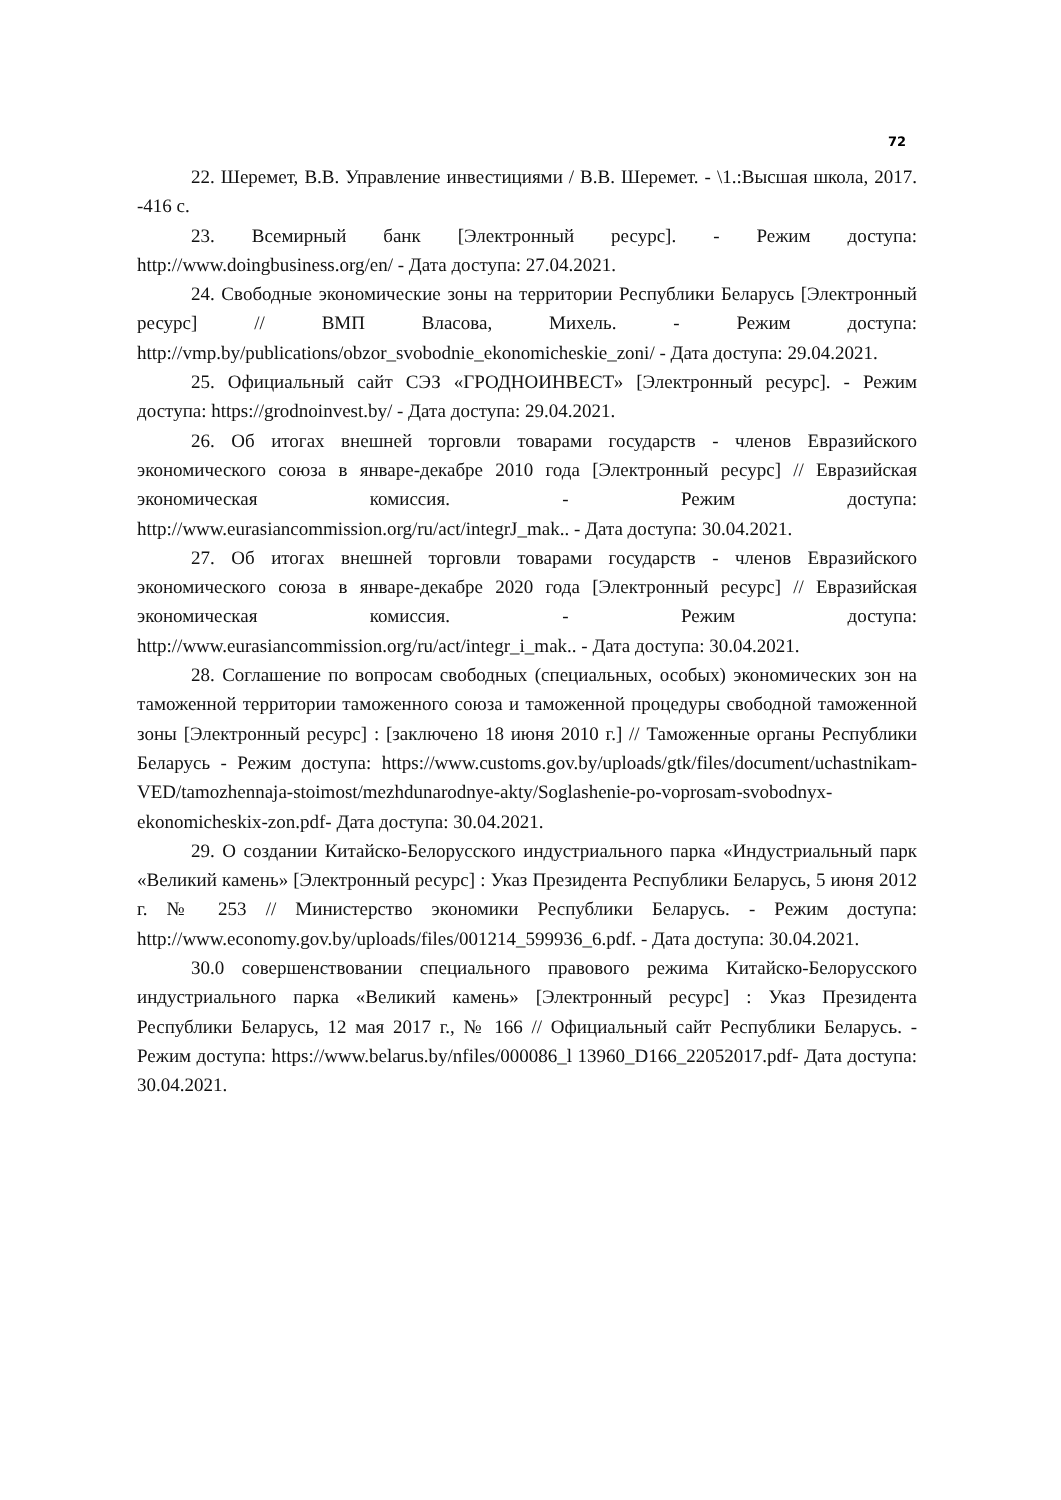72
22. Шеремет, В.В. Управление инвестициями / В.В. Шеремет. - \1.:Высшая школа, 2017. -416 с.
23. Всемирный банк [Электронный ресурс]. - Режим доступа: http://www.doingbusiness.org/en/ - Дата доступа: 27.04.2021.
24. Свободные экономические зоны на территории Республики Беларусь [Электронный ресурс] // ВМП Власова, Михель. - Режим доступа: http://vmp.by/publications/obzor_svobodnie_ekonomicheskie_zoni/ - Дата доступа: 29.04.2021.
25. Официальный сайт СЭЗ «ГРОДНОИНВЕСТ» [Электронный ресурс]. - Режим доступа: https://grodnoinvest.by/ - Дата доступа: 29.04.2021.
26. Об итогах внешней торговли товарами государств - членов Евразийского экономического союза в январе-декабре 2010 года [Электронный ресурс] // Евразийская экономическая комиссия. - Режим доступа: http://www.eurasiancommission.org/ru/act/integrJ_mak.. - Дата доступа: 30.04.2021.
27. Об итогах внешней торговли товарами государств - членов Евразийского экономического союза в январе-декабре 2020 года [Электронный ресурс] // Евразийская экономическая комиссия. - Режим доступа: http://www.eurasiancommission.org/ru/act/integr_i_mak.. - Дата доступа: 30.04.2021.
28. Соглашение по вопросам свободных (специальных, особых) экономических зон на таможенной территории таможенного союза и таможенной процедуры свободной таможенной зоны [Электронный ресурс] : [заключено 18 июня 2010 г.] // Таможенные органы Республики Беларусь - Режим доступа: https://www.customs.gov.by/uploads/gtk/files/document/uchastnikam-VED/tamozhennaja-stoimost/mezhdunarodnye-akty/Soglashenie-po-voprosam-svobodnyx-ekonomicheskix-zon.pdf- Дата доступа: 30.04.2021.
29. О создании Китайско-Белорусского индустриального парка «Индустриальный парк «Великий камень» [Электронный ресурс] : Указ Президента Республики Беларусь, 5 июня 2012 г. № 253 // Министерство экономики Республики Беларусь. - Режим доступа: http://www.economy.gov.by/uploads/files/001214_599936_6.pdf. - Дата доступа: 30.04.2021.
30.0 совершенствовании специального правового режима Китайско-Белорусского индустриального парка «Великий камень» [Электронный ресурс] : Указ Президента Республики Беларусь, 12 мая 2017 г., № 166 // Официальный сайт Республики Беларусь. - Режим доступа: https://www.belarus.by/nfiles/000086_l 13960_D166_22052017.pdf- Дата доступа: 30.04.2021.